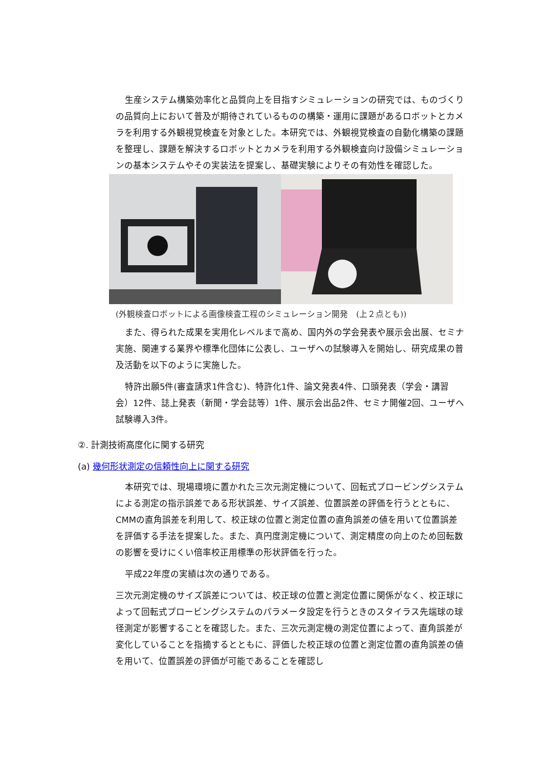生産システム構築効率化と品質向上を目指すシミュレーションの研究では、ものづくりの品質向上において普及が期待されているものの構築・運用に課題があるロボットとカメラを利用する外観視覚検査を対象とした。本研究では、外観視覚検査の自動化構築の課題を整理し、課題を解決するロボットとカメラを利用する外観検査向け設備シミュレーションの基本システムやその実装法を提案し、基礎実験によりその有効性を確認した。
(外観検査ロボットによる画像検査工程のシミュレーション開発　(上２点とも))
また、得られた成果を実用化レベルまで高め、国内外の学会発表や展示会出展、セミナ実施、関連する業界や標準化団体に公表し、ユーザへの試験導入を開始し、研究成果の普及活動を以下のように実施した。
特許出願5件(審査請求1件含む)、特許化1件、論文発表4件、口頭発表（学会・講習会）12件、誌上発表（新聞・学会誌等）1件、展示会出品2件、セミナ開催2回、ユーザへ試験導入3件。
②. 計測技術高度化に関する研究
(a) 幾何形状測定の信頼性向上に関する研究
本研究では、現場環境に置かれた三次元測定機について、回転式プロービングシステムによる測定の指示誤差である形状誤差、サイズ誤差、位置誤差の評価を行うとともに、CMMの直角誤差を利用して、校正球の位置と測定位置の直角誤差の値を用いて位置誤差を評価する手法を提案した。また、真円度測定機について、測定精度の向上のため回転数の影響を受けにくい倍率校正用標準の形状評価を行った。
平成22年度の実績は次の通りである。
三次元測定機のサイズ誤差については、校正球の位置と測定位置に関係がなく、校正球によって回転式プロービングシステムのパラメータ設定を行うときのスタイラス先端球の球径測定が影響することを確認した。また、三次元測定機の測定位置によって、直角誤差が変化していることを指摘するとともに、評価した校正球の位置と測定位置の直角誤差の値を用いて、位置誤差の評価が可能であることを確認し